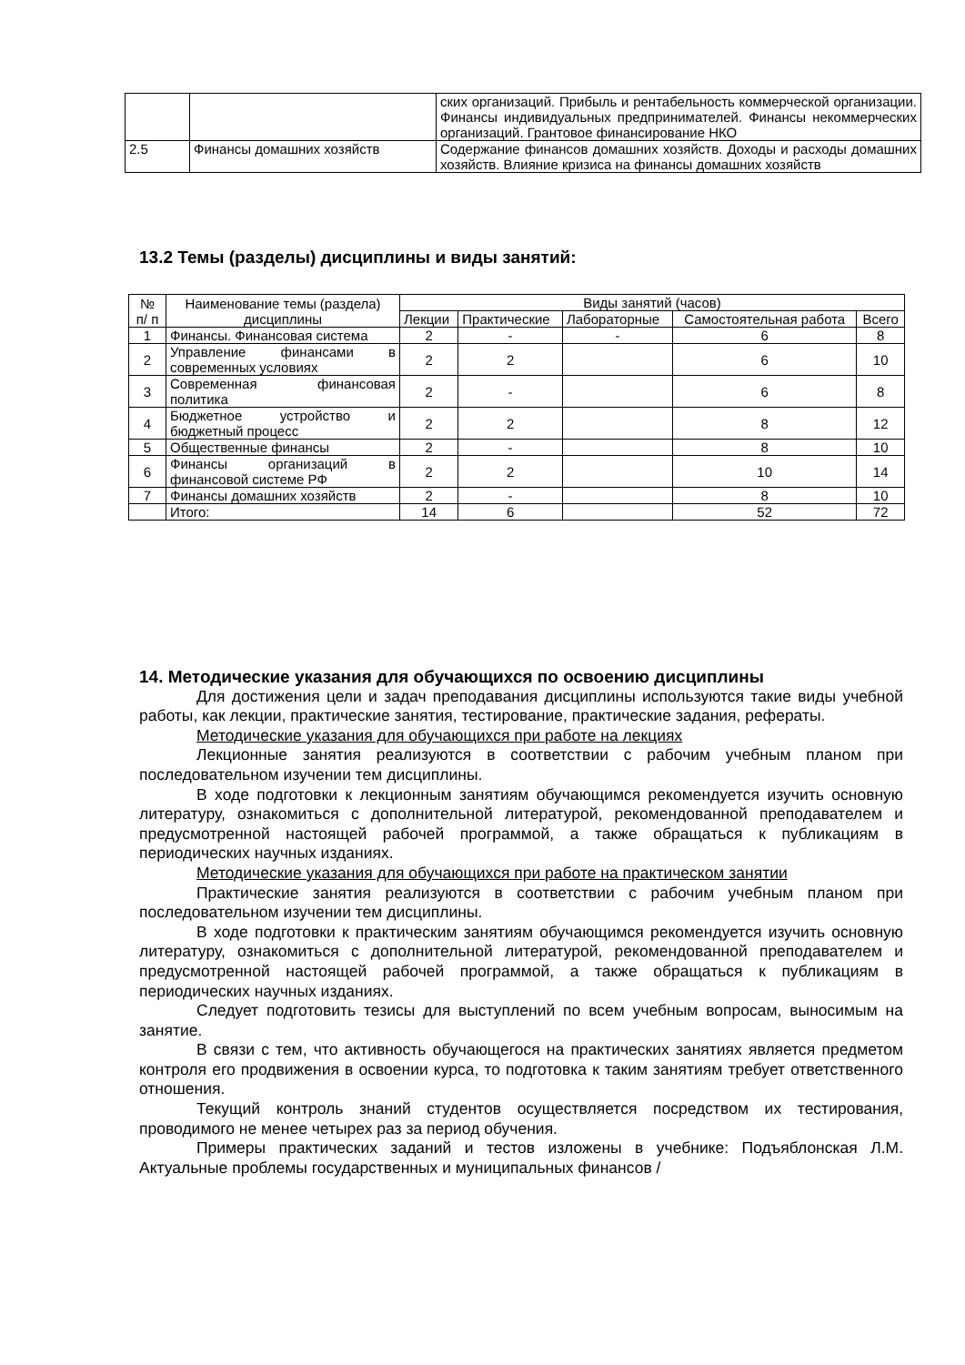| | | ских организаций. Прибыль и рентабельность коммерческой организации. Финансы индивидуальных предпринимателей. Финансы некоммерческих организаций. Грантовое финансирование НКО |
| 2.5 | Финансы домашних хозяйств | Содержание финансов домашних хозяйств. Доходы и расходы домашних хозяйств. Влияние кризиса на финансы домашних хозяйств |
13.2 Темы (разделы) дисциплины и виды занятий:
| № п/ п | Наименование темы (раздела) дисциплины | Виды занятий (часов) | | | | |
| --- | --- | --- | --- | --- | --- | --- |
| | | Лекции | Практические | Лабораторные | Самостоятельная работа | Всего |
| 1 | Финансы. Финансовая система | 2 | - | - | 6 | 8 |
| 2 | Управление финансами в современных условиях | 2 | 2 | | 6 | 10 |
| 3 | Современная финансовая политика | 2 | - | | 6 | 8 |
| 4 | Бюджетное устройство и бюджетный процесс | 2 | 2 | | 8 | 12 |
| 5 | Общественные финансы | 2 | - | | 8 | 10 |
| 6 | Финансы организаций в финансовой системе РФ | 2 | 2 | | 10 | 14 |
| 7 | Финансы домашних хозяйств | 2 | - | | 8 | 10 |
| | Итого: | 14 | 6 | | 52 | 72 |
14. Методические указания для обучающихся по освоению дисциплины
Для достижения цели и задач преподавания дисциплины используются такие виды учебной работы, как лекции, практические занятия, тестирование, практические задания, рефераты.
Методические указания для обучающихся при работе на лекциях
Лекционные занятия реализуются в соответствии с рабочим учебным планом при последовательном изучении тем дисциплины.
В ходе подготовки к лекционным занятиям обучающимся рекомендуется изучить основную литературу, ознакомиться с дополнительной литературой, рекомендованной преподавателем и предусмотренной настоящей рабочей программой, а также обращаться к публикациям в периодических научных изданиях.
Методические указания для обучающихся при работе на практическом занятии
Практические занятия реализуются в соответствии с рабочим учебным планом при последовательном изучении тем дисциплины.
В ходе подготовки к практическим занятиям обучающимся рекомендуется изучить основную литературу, ознакомиться с дополнительной литературой, рекомендованной преподавателем и предусмотренной настоящей рабочей программой, а также обращаться к публикациям в периодических научных изданиях.
Следует подготовить тезисы для выступлений по всем учебным вопросам, выносимым на занятие.
В связи с тем, что активность обучающегося на практических занятиях является предметом контроля его продвижения в освоении курса, то подготовка к таким занятиям требует ответственного отношения.
Текущий контроль знаний студентов осуществляется посредством их тестирования, проводимого не менее четырех раз за период обучения.
Примеры практических заданий и тестов изложены в учебнике: Подъяблонская Л.М. Актуальные проблемы государственных и муниципальных финансов /